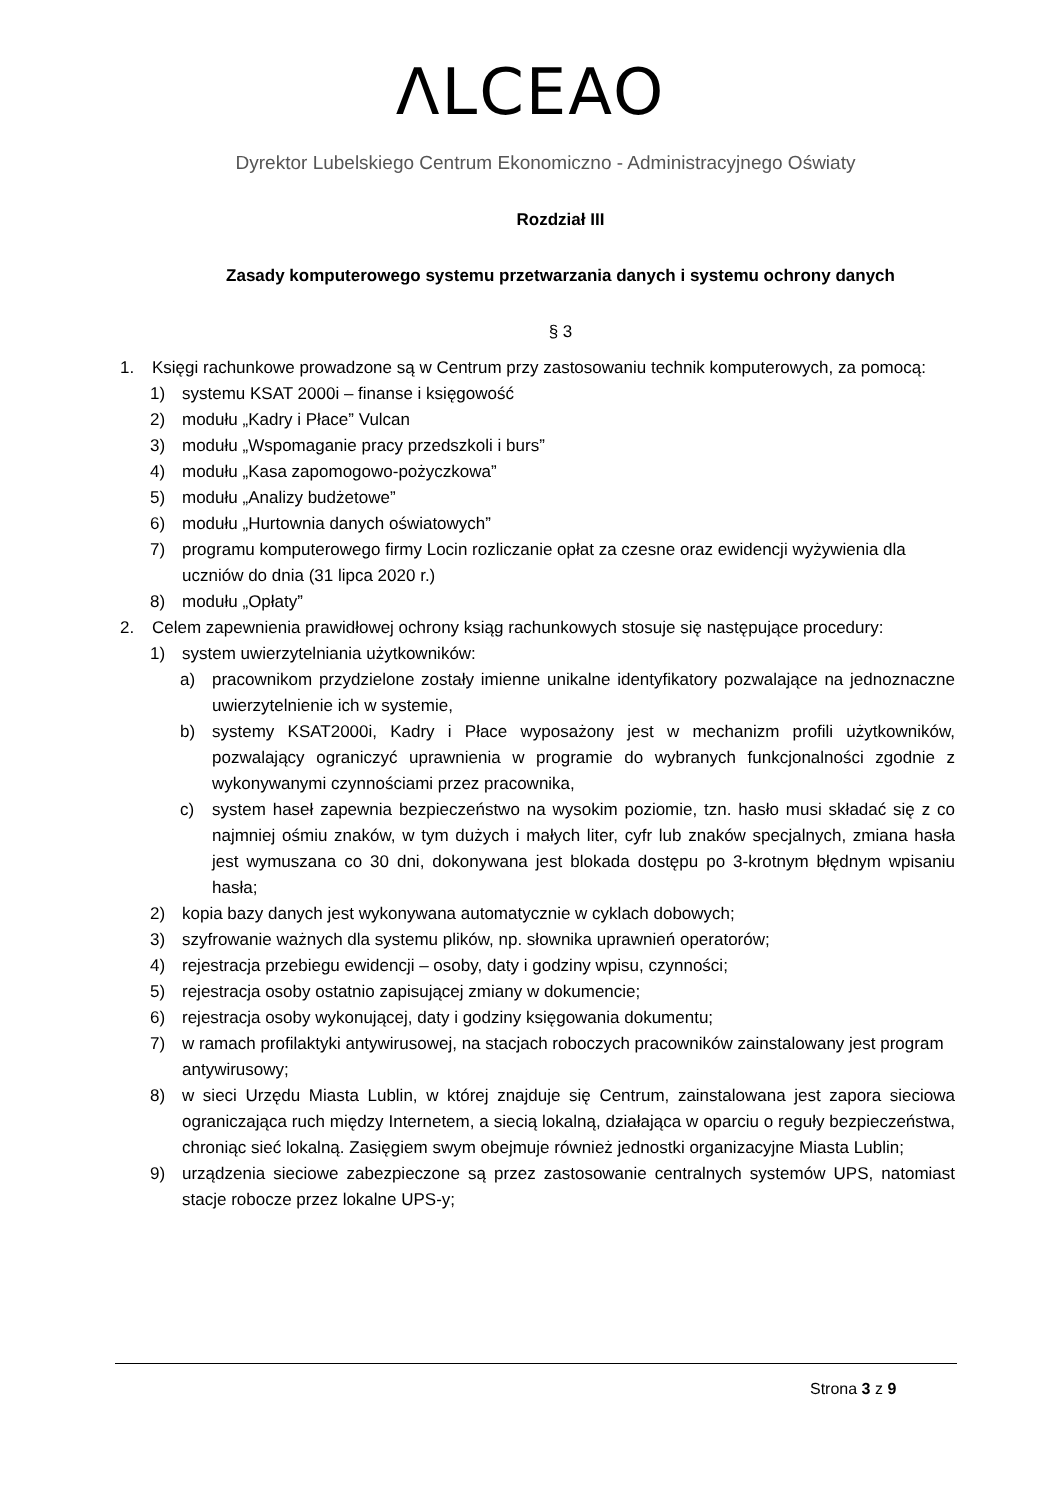ⴷLCEAO
Dyrektor Lubelskiego Centrum Ekonomiczno - Administracyjnego Oświaty
Rozdział III
Zasady komputerowego systemu przetwarzania danych i systemu ochrony danych
§ 3
1. Księgi rachunkowe prowadzone są w Centrum przy zastosowaniu technik komputerowych, za pomocą:
1) systemu KSAT 2000i – finanse i księgowość
2) modułu „Kadry i Płace” Vulcan
3) modułu „Wspomaganie pracy przedszkoli i burs”
4) modułu „Kasa zapomogowo-pożyczkowa”
5) modułu „Analizy budżetowe”
6) modułu „Hurtownia danych oświatowych”
7) programu komputerowego firmy Locin rozliczanie opłat za czesne oraz ewidencji wyżywienia dla uczniów do dnia (31 lipca 2020 r.)
8) modułu „Opłaty”
2. Celem zapewnienia prawidłowej ochrony ksiąg rachunkowych stosuje się następujące procedury:
1) system uwierzytelniania użytkowników:
a) pracownikom przydzielone zostały imienne unikalne identyfikatory pozwalające na jednoznaczne uwierzytelnienie ich w systemie,
b) systemy KSAT2000i, Kadry i Płace wyposażony jest w mechanizm profili użytkowników, pozwalający ograniczyć uprawnienia w programie do wybranych funkcjonalności zgodnie z wykonywanymi czynnościami przez pracownika,
c) system haseł zapewnia bezpieczeństwo na wysokim poziomie, tzn. hasło musi składać się z co najmniej ośmiu znaków, w tym dużych i małych liter, cyfr lub znaków specjalnych, zmiana hasła jest wymuszana co 30 dni, dokonywana jest blokada dostępu po 3-krotnym błędnym wpisaniu hasła;
2) kopia bazy danych jest wykonywana automatycznie w cyklach dobowych;
3) szyfrowanie ważnych dla systemu plików, np. słownika uprawnień operatorów;
4) rejestracja przebiegu ewidencji – osoby, daty i godziny wpisu, czynności;
5) rejestracja osoby ostatnio zapisującej zmiany w dokumencie;
6) rejestracja osoby wykonującej, daty i godziny księgowania dokumentu;
7) w ramach profilaktyki antywirusowej, na stacjach roboczych pracowników zainstalowany jest program antywirusowy;
8) w sieci Urzędu Miasta Lublin, w której znajduje się Centrum, zainstalowana jest zapora sieciowa ograniczająca ruch między Internetem, a siecią lokalną, działająca w oparciu o reguły bezpieczeństwa, chroniąc sieć lokalną. Zasięgiem swym obejmuje również jednostki organizacyjne Miasta Lublin;
9) urządzenia sieciowe zabezpieczone są przez zastosowanie centralnych systemów UPS, natomiast stacje robocze przez lokalne UPS-y;
Strona 3 z 9